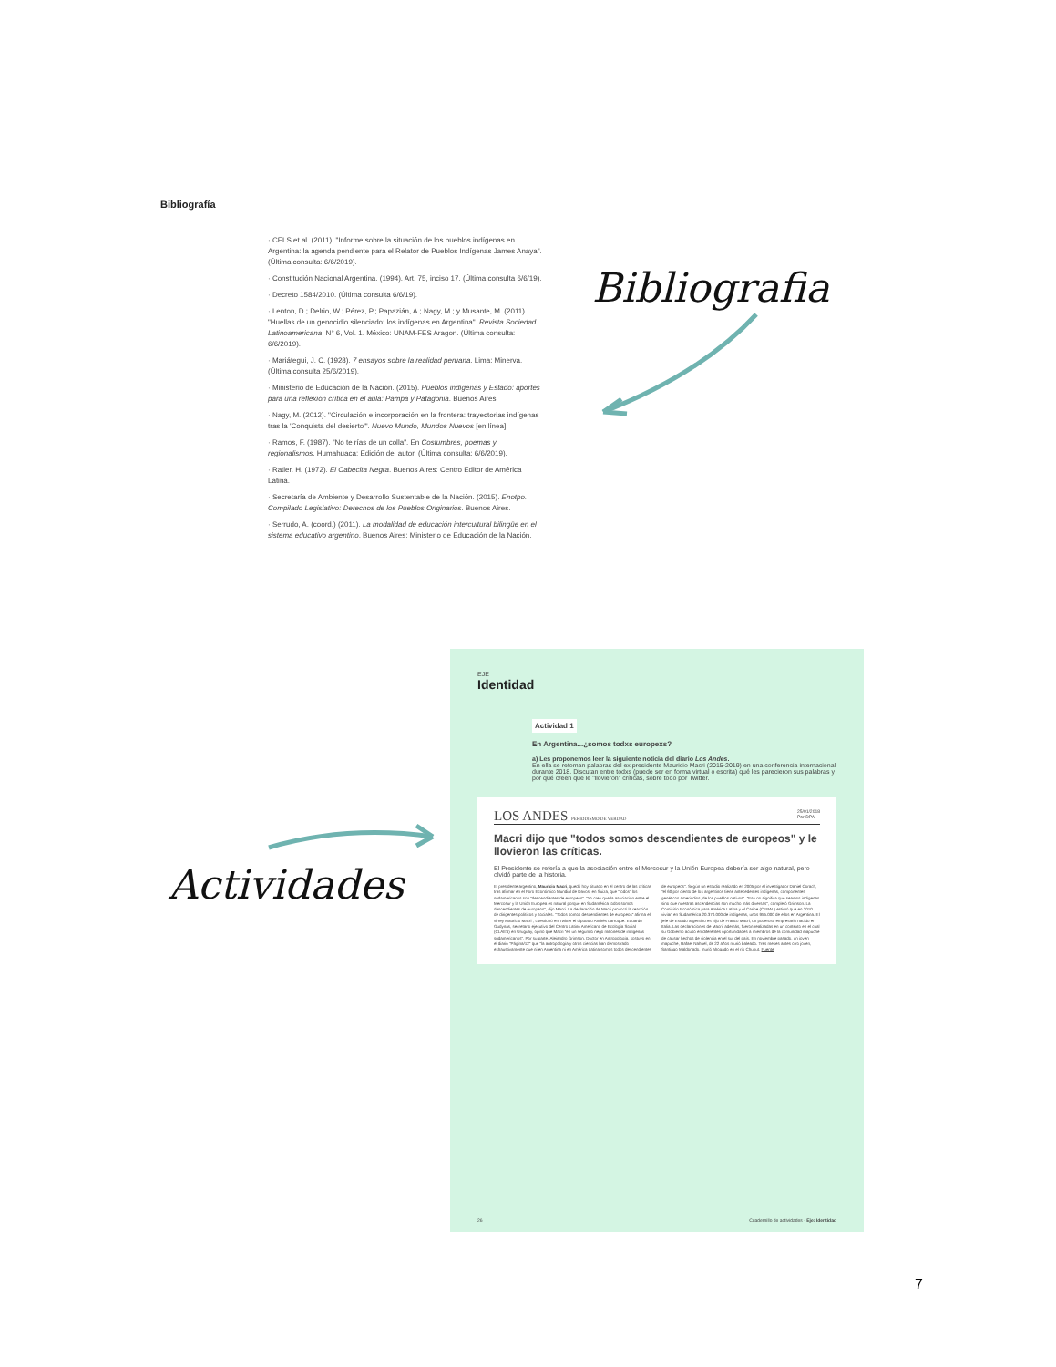Bibliografía
· CELS et al. (2011). "Informe sobre la situación de los pueblos indígenas en Argentina: la agenda pendiente para el Relator de Pueblos Indígenas James Anaya". (Última consulta: 6/6/2019).
· Constitución Nacional Argentina. (1994). Art. 75, inciso 17. (Última consulta 6/6/19).
· Decreto 1584/2010. (Última consulta 6/6/19).
· Lenton, D.; Delrio, W.; Pérez, P.; Papazián, A.; Nagy, M.; y Musante, M. (2011). "Huellas de un genocidio silenciado: los indígenas en Argentina". Revista Sociedad Latinoamericana, N° 6, Vol. 1. México: UNAM-FES Aragon. (Última consulta: 6/6/2019).
· Mariátegui, J. C. (1928). 7 ensayos sobre la realidad peruana. Lima: Minerva. (Última consulta 25/6/2019).
· Ministerio de Educación de la Nación. (2015). Pueblos indígenas y Estado: aportes para una reflexión crítica en el aula: Pampa y Patagonia. Buenos Aires.
· Nagy, M. (2012). "Circulación e incorporación en la frontera: trayectorias indígenas tras la 'Conquista del desierto'". Nuevo Mundo, Mundos Nuevos [en línea].
· Ramos, F. (1987). "No te rías de un colla". En Costumbres, poemas y regionalismos. Humahuaca: Edición del autor. (Última consulta: 6/6/2019).
· Ratier. H. (1972). El Cabecita Negra. Buenos Aires: Centro Editor de América Latina.
· Secretaría de Ambiente y Desarrollo Sustentable de la Nación. (2015). Enotpo. Compilado Legislativo: Derechos de los Pueblos Originarios. Buenos Aires.
· Serrudo, A. (coord.) (2011). La modalidad de educación intercultural bilingüe en el sistema educativo argentino. Buenos Aires: Ministerio de Educación de la Nación.
Bibliografia
Actividades
EJE
Identidad
Actividad 1
En Argentina...¿somos todxs europexs?
a) Les proponemos leer la siguiente noticia del diario Los Andes.
En ella se retoman palabras del ex presidente Mauricio Macri (2015-2019) en una conferencia internacional durante 2018. Discutan entre todxs (puede ser en forma virtual o escrita) qué les parecieron sus palabras y por qué creen que le "llovieron" críticas, sobre todo por Twitter.
LOS ANDES PERIODISMO DE VERDAD 25/01/2018
Por DPA
Macri dijo que "todos somos descendientes de europeos" y le llovieron las críticas.
El Presidente se refería a que la asociación entre el Mercosur y la Unión Europea debería ser algo natural, pero olvidó parte de la historia.
El presidente argentino, Mauricio Macri, quedó hoy situado en el centro de las críticas tras afirmar en el Foro Económico Mundial de Davos, en Suiza, que "todos" los sudamericanos son "descendientes de europeos". "Yo creo que la asociación entre el Mercosur y la Unión Europea es natural porque en Sudamérica todos somos descendientes de europeos", dijo Macri. La declaración de Macri provocó la reacción de dirigentes políticos y sociales. "Todos somos descendientes de europeos" afirma el virrey Mauricio Macri", cuestionó en Twitter el diputado Andrés Larroque. Eduardo Gudynas, secretario ejecutivo del Centro Latino Americano de Ecología Social (CLAES) en Uruguay, opinó que Macri "en un segundo negó millones de indígenas sudamericanos". Por su parte, Alejandro Grimson, Doctor en Antropología, sostuvo en el diario "Página/12" que "la antropología y otras ciencias han demostrado exhaustivamente que ni en Argentina ni en América Latina somos todos descendientes de europeos". Según un estudio realizado en 2005 por el investigador Daniel Corach, "el 60 por ciento de los argentinos tiene antecedentes indígenas, componentes genéticos amerindios, de los pueblos nativos". "Eso no significa que seamos indígenas sino que nuestras ascendencias son mucho más diversas", completó Grimson. La Comisión Económica para América Latina y el Caribe (CEPAL) estimó que en 2010 vivían en Sudamérica 20.370.000 de indígenas, unos 955.000 de ellos en Argentina. El jefe de Estado argentino es hijo de Franco Macri, un poderoso empresario nacido en Italia. Las declaraciones de Macri, además, fueron realizadas en un contexto en el cual su Gobierno acusó en diferentes oportunidades a miembros de la comunidad mapuche de causar hechos de violencia en el sur del país. En noviembre pasado, un joven mapuche, Rafael Nahuel, de 22 años murió baleado. Tres meses antes otro joven, Santiago Maldonado, murió ahogado en el río Chubut. Fuente
26 Cuadernillo de actividades - Eje: Identidad
7